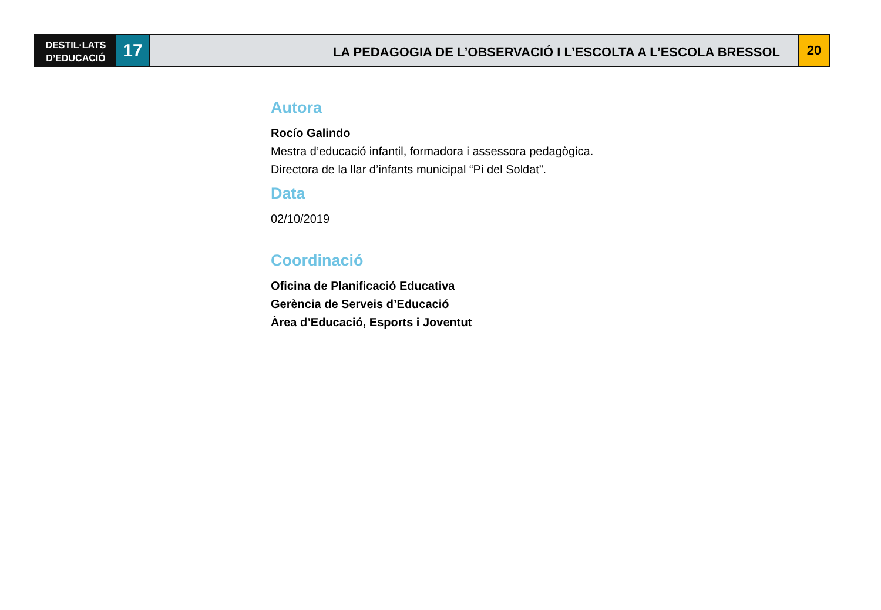DESTIL·LATS
D’EDUCACIÓ
17
LA PEDAGOGIA DE L’OBSERVACIÓ I L’ESCOLTA A L’ESCOLA BRESSOL
20
Autora
Rocío Galindo
Mestra d’educació infantil, formadora i assessora pedagògica.
Directora de la llar d’infants municipal “Pi del Soldat”.
Data
02/10/2019
Coordinació
Oficina de Planificació Educativa
Gerència de Serveis d’Educació
Àrea d’Educació, Esports i Joventut